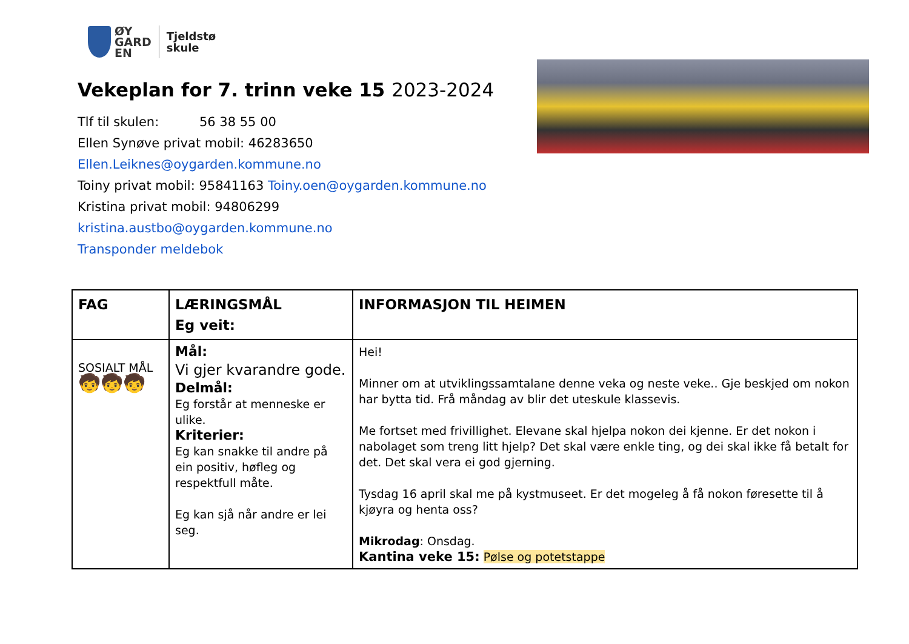ØY
GARD
EN
Tjeldstø
skule
Vekeplan for 7. trinn veke 15 2023-2024
Tlf til skulen: 56 38 55 00
Ellen Synøve privat mobil: 46283650
Ellen.Leiknes@oygarden.kommune.no
Toiny privat mobil: 95841163 Toiny.oen@oygarden.kommune.no
Kristina privat mobil: 94806299 kristina.austbo@oygarden.kommune.no
Transponder meldebok
| FAG | LÆRINGSMÅL Eg veit: | INFORMASJON TIL HEIMEN |
| --- | --- | --- |
| SOSIALT MÅL 🧒🧒🧒 | Mål: Vi gjer kvarandre gode. Delmål: Eg forstår at menneske er ulike. Kriterier: Eg kan snakke til andre på ein positiv, høfleg og respektfull måte. Eg kan sjå når andre er lei seg. | Hei! Minner om at utviklingssamtalane denne veka og neste veke.. Gje beskjed om nokon har bytta tid. Frå måndag av blir det uteskule klassevis. Me fortset med frivillighet. Elevane skal hjelpa nokon dei kjenne. Er det nokon i nabolaget som treng litt hjelp? Det skal være enkle ting, og dei skal ikke få betalt for det. Det skal vera ei god gjerning. Tysdag 16 april skal me på kystmuseet. Er det mogeleg å få nokon føresette til å kjøyra og henta oss? Mikrodag : Onsdag. Kantina veke 15: Pølse og potetstappe |